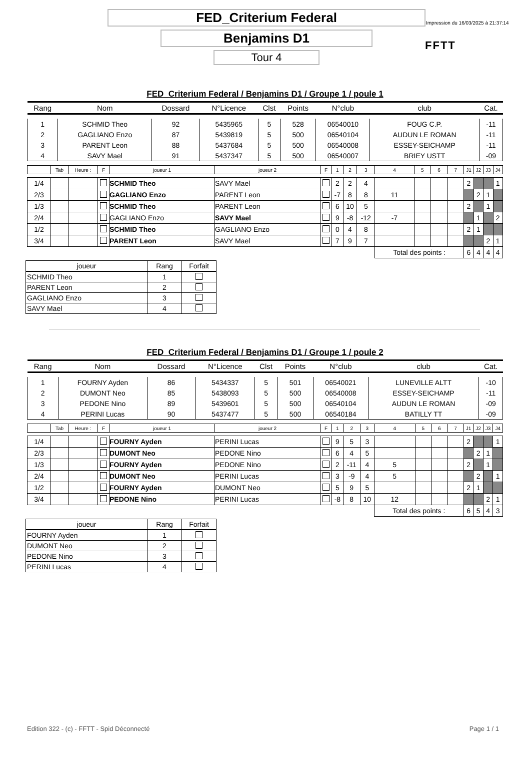Impression du 16/03/2025 à 21:37:14
FFTT
FED_Criterium Federal
Benjamins D1
Tour 4
FED_Criterium Federal / Benjamins D1 / Groupe 1 / poule 1
| Rang | Nom | Dossard | N°Licence | Clst | Points | N°club | club | Cat. |
| --- | --- | --- | --- | --- | --- | --- | --- | --- |
| 1 | SCHMID Theo | 92 | 5435965 | 5 | 528 | 06540010 | FOUG C.P. | -11 |
| 2 | GAGLIANO Enzo | 87 | 5439819 | 5 | 500 | 06540104 | AUDUN LE ROMAN | -11 |
| 3 | PARENT Leon | 88 | 5437684 | 5 | 500 | 06540008 | ESSEY-SEICHAMP | -11 |
| 4 | SAVY Mael | 91 | 5437347 | 5 | 500 | 06540007 | BRIEY USTT | -09 |
| | Tab | Heure : | F | joueur 1 | joueur 2 | F | 1 | 2 | 3 | 4 | 5 | 6 | 7 | J1 | J2 | J3 | J4 |
| 1/4 | | | | SCHMID Theo | SAVY Mael | | 2 | 2 | 4 | | | | | 2 | | | 1 |
| 2/3 | | | | GAGLIANO Enzo | PARENT Leon | | -7 | 8 | 8 | 11 | | | | | 2 | 1 | |
| 1/3 | | | | SCHMID Theo | PARENT Leon | | 6 | 10 | 5 | | | | | 2 | | 1 | |
| 2/4 | | | | GAGLIANO Enzo | SAVY Mael | | 9 | -8 | -12 | -7 | | | | | 1 | | 2 |
| 1/2 | | | | SCHMID Theo | GAGLIANO Enzo | | 0 | 4 | 8 | | | | | 2 | 1 | | |
| 3/4 | | | | PARENT Leon | SAVY Mael | | 7 | 9 | 7 | | | | | | | 2 | 1 |
| | | | | | | | | | | Total des points : | | | | 6 | 4 | 4 | 4 |
| joueur | Rang | Forfait |
| --- | --- | --- |
| SCHMID Theo | 1 | |
| PARENT Leon | 2 | |
| GAGLIANO Enzo | 3 | |
| SAVY Mael | 4 | |
FED_Criterium Federal / Benjamins D1 / Groupe 1 / poule 2
| Rang | Nom | Dossard | N°Licence | Clst | Points | N°club | club | Cat. |
| --- | --- | --- | --- | --- | --- | --- | --- | --- |
| 1 | FOURNY Ayden | 86 | 5434337 | 5 | 501 | 06540021 | LUNEVILLE ALTT | -10 |
| 2 | DUMONT Neo | 85 | 5438093 | 5 | 500 | 06540008 | ESSEY-SEICHAMP | -11 |
| 3 | PEDONE Nino | 89 | 5439601 | 5 | 500 | 06540104 | AUDUN LE ROMAN | -09 |
| 4 | PERINI Lucas | 90 | 5437477 | 5 | 500 | 06540184 | BATILLY TT | -09 |
| | Tab | Heure : | F | joueur 1 | joueur 2 | F | 1 | 2 | 3 | 4 | 5 | 6 | 7 | J1 | J2 | J3 | J4 |
| 1/4 | | | | FOURNY Ayden | PERINI Lucas | | 9 | 5 | 3 | | | | | 2 | | | 1 |
| 2/3 | | | | DUMONT Neo | PEDONE Nino | | 6 | 4 | 5 | | | | | | 2 | 1 | |
| 1/3 | | | | FOURNY Ayden | PEDONE Nino | | 2 | -11 | 4 | 5 | | | | 2 | | 1 | |
| 2/4 | | | | DUMONT Neo | PERINI Lucas | | 3 | -9 | 4 | 5 | | | | | 2 | | 1 |
| 1/2 | | | | FOURNY Ayden | DUMONT Neo | | 5 | 9 | 5 | | | | | 2 | 1 | | |
| 3/4 | | | | PEDONE Nino | PERINI Lucas | | -8 | 8 | 10 | 12 | | | | | | 2 | 1 |
| | | | | | | | | | | Total des points : | | | | 6 | 5 | 4 | 3 |
| joueur | Rang | Forfait |
| --- | --- | --- |
| FOURNY Ayden | 1 | |
| DUMONT Neo | 2 | |
| PEDONE Nino | 3 | |
| PERINI Lucas | 4 | |
Edition 322 - (c) - FFTT - Spid Déconnecté Page 1 / 1